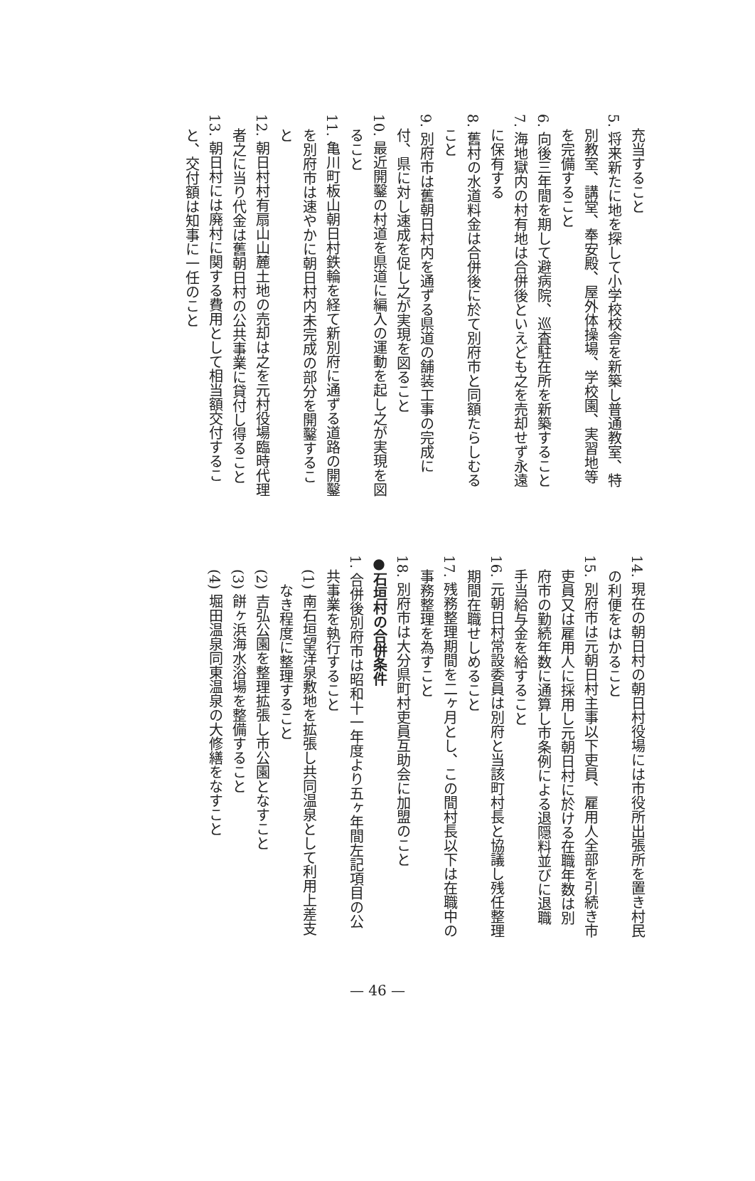充当すること
5. 将来新たに地を探して小学校校舎を新築し普通教室、特
別教室、講堂、奉安殿、屋外体操場、学校園、実習地等
を完備すること
6. 向後三年間を期して避病院、巡査駐在所を新築すること
7. 海地獄内の村有地は合併後といえども之を売却せず永遠
に保有する
8. 舊村の水道料金は合併後に於て別府市と同額たらしむる
こと
9. 別府市は舊朝日村内を通ずる県道の舗装工事の完成に
付、県に対し速成を促し之が実現を図ること
10. 最近開鑿の村道を県道に編入の運動を起し之が実現を図
ること
11. 亀川町板山朝日村鉄輪を経て新別府に通ずる道路の開鑿
を別府市は速やかに朝日村内未完成の部分を開鑿するこ
と
12. 朝日村村有扇山山麓土地の売却は之を元村役場臨時代理
者之に当り代金は舊朝日村の公共事業に貸付し得ること
13. 朝日村には廃村に関する費用として相当額交付するこ
と、交付額は知事に一任のこと
14. 現在の朝日村の朝日村役場には市役所出張所を置き村民
の利便をはかること
15. 別府市は元朝日村主事以下吏員、雇用人全部を引続き市
吏員又は雇用人に採用し元朝日村に於ける在職年数は別
府市の勤続年数に通算し市条例による退隠料並びに退職
手当給与金を給すること
16. 元朝日村常設委員は別府と当該町村長と協議し残任整理
期間在職せしめること
17. 残務整理期間を二ヶ月とし、この間村長以下は在職中の
事務整理を為すこと
18. 別府市は大分県町村吏員互助会に加盟のこと
●石垣村の合併条件
1. 合併後別府市は昭和十一年度より五ヶ年間左記項目の公
共事業を執行すること
(1) 南石垣望洋泉敷地を拡張し共同温泉として利用上差支
なき程度に整理すること
(2) 吉弘公園を整理拡張し市公園となすこと
(3) 餅ヶ浜海水浴場を整備すること
(4) 堀田温泉同東温泉の大修繕をなすこと
— 46 —